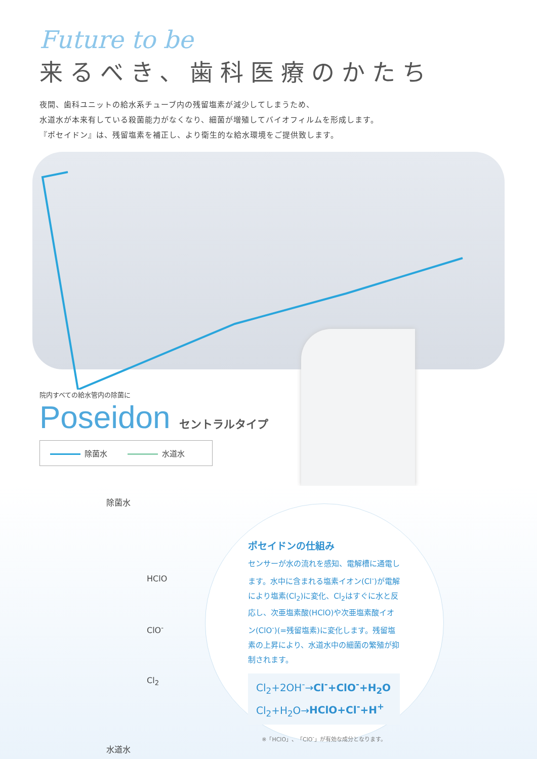Future to be
来るべき、歯科医療のかたち
夜間、歯科ユニットの給水系チューブ内の残留塩素が減少してしまうため、
水道水が本来有している殺菌能力がなくなり、細菌が増殖してバイオフィルムを形成します。
『ポセイドン』は、残留塩素を補正し、より衛生的な給水環境をご提供致します。
院内すべての給水管内の除菌に
Poseidon セントラルタイプ
除菌水 水道水
除菌水
HClO
ClO<sup>-</sup>
Cl<sub>2</sub>
水道水
ポセイドンの仕組み
センサーが水の流れを感知、電解槽に通電します。水中に含まれる塩素イオン(Cl<sup>-</sup>)が電解により塩素(Cl<sub>2</sub>)に変化、Cl<sub>2</sub>はすぐに水と反応し、次亜塩素酸(HClO)や次亜塩素酸イオン(ClO<sup>-</sup>)(=残留塩素)に変化します。残留塩素の上昇により、水道水中の細菌の繁殖が抑制されます。
Cl<sub>2</sub>+2OH<sup>-</sup>→Cl<sup>-</sup>+ClO<sup>-</sup>+H<sub>2</sub>O
Cl<sub>2</sub>+H<sub>2</sub>O→HClO+Cl<sup>-</sup>+H<sup>+</sup>
※「HClO」、「ClO<sup>-</sup>」が有効な成分となります。